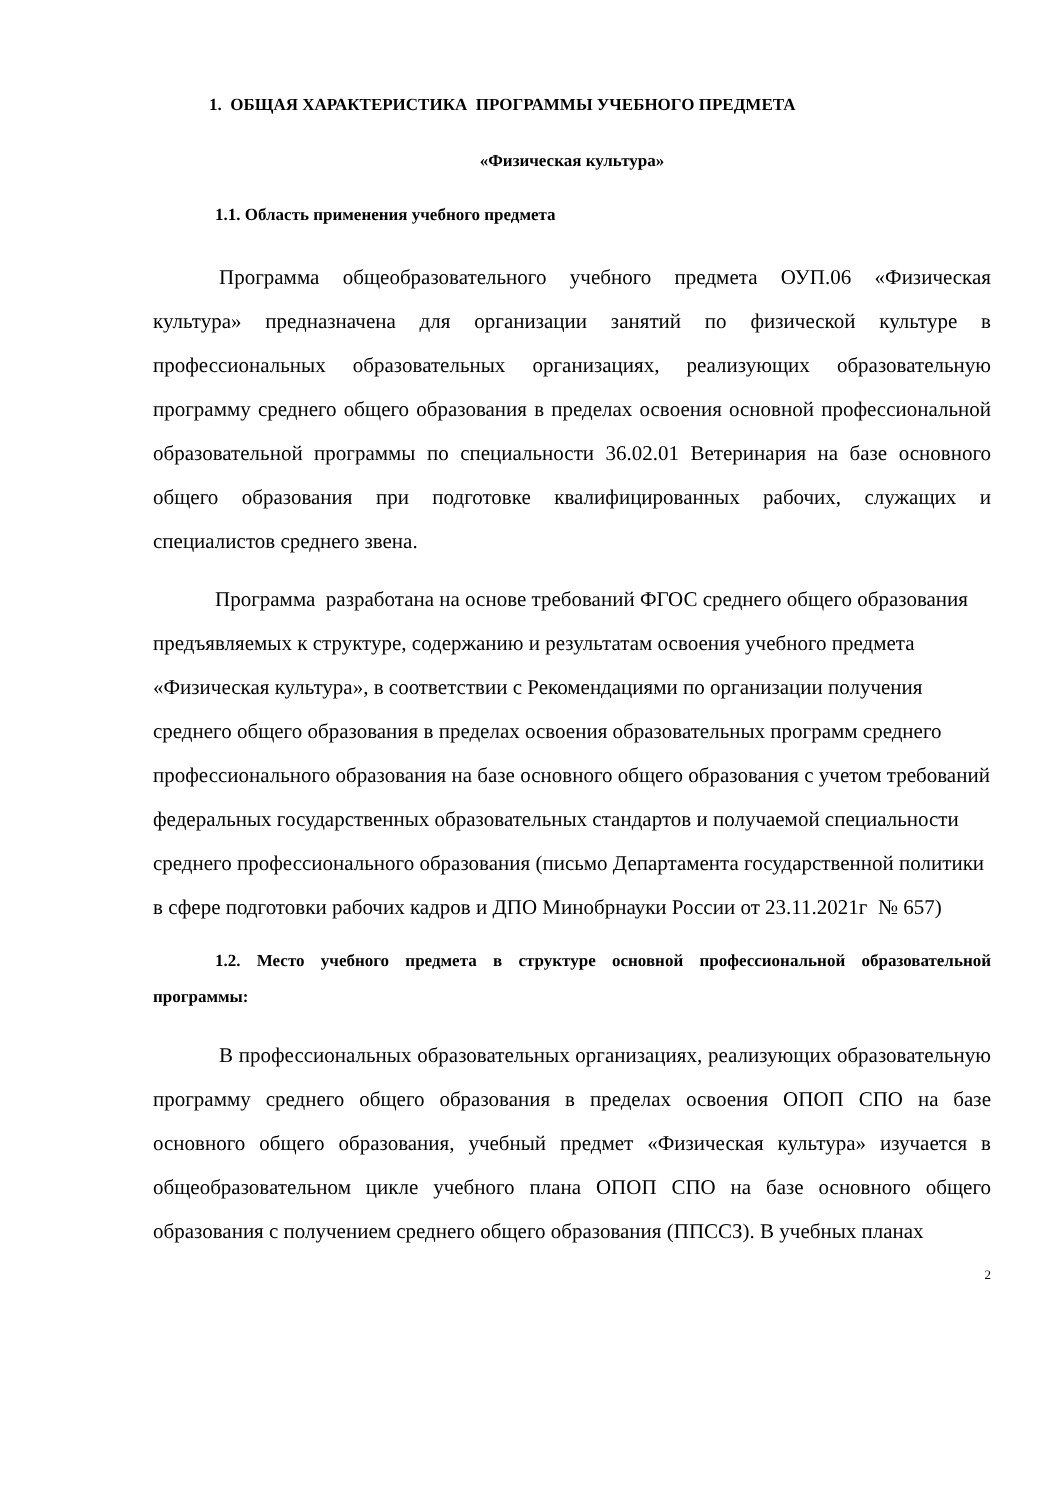1. ОБЩАЯ ХАРАКТЕРИСТИКА ПРОГРАММЫ УЧЕБНОГО ПРЕДМЕТА
«Физическая культура»
1.1. Область применения учебного предмета
Программа общеобразовательного учебного предмета ОУП.06 «Физическая культура» предназначена для организации занятий по физической культуре в профессиональных образовательных организациях, реализующих образовательную программу среднего общего образования в пределах освоения основной профессиональной образовательной программы по специальности 36.02.01 Ветеринария на базе основного общего образования при подготовке квалифицированных рабочих, служащих и специалистов среднего звена.
Программа разработана на основе требований ФГОС среднего общего образования предъявляемых к структуре, содержанию и результатам освоения учебного предмета «Физическая культура», в соответствии с Рекомендациями по организации получения среднего общего образования в пределах освоения образовательных программ среднего профессионального образования на базе основного общего образования с учетом требований федеральных государственных образовательных стандартов и получаемой специальности среднего профессионального образования (письмо Департамента государственной политики в сфере подготовки рабочих кадров и ДПО Минобрнауки России от 23.11.2021г № 657)
1.2. Место учебного предмета в структуре основной профессиональной образовательной программы:
В профессиональных образовательных организациях, реализующих образовательную программу среднего общего образования в пределах освоения ОПОП СПО на базе основного общего образования, учебный предмет «Физическая культура» изучается в общеобразовательном цикле учебного плана ОПОП СПО на базе основного общего образования с получением среднего общего образования (ППССЗ). В учебных планах
2